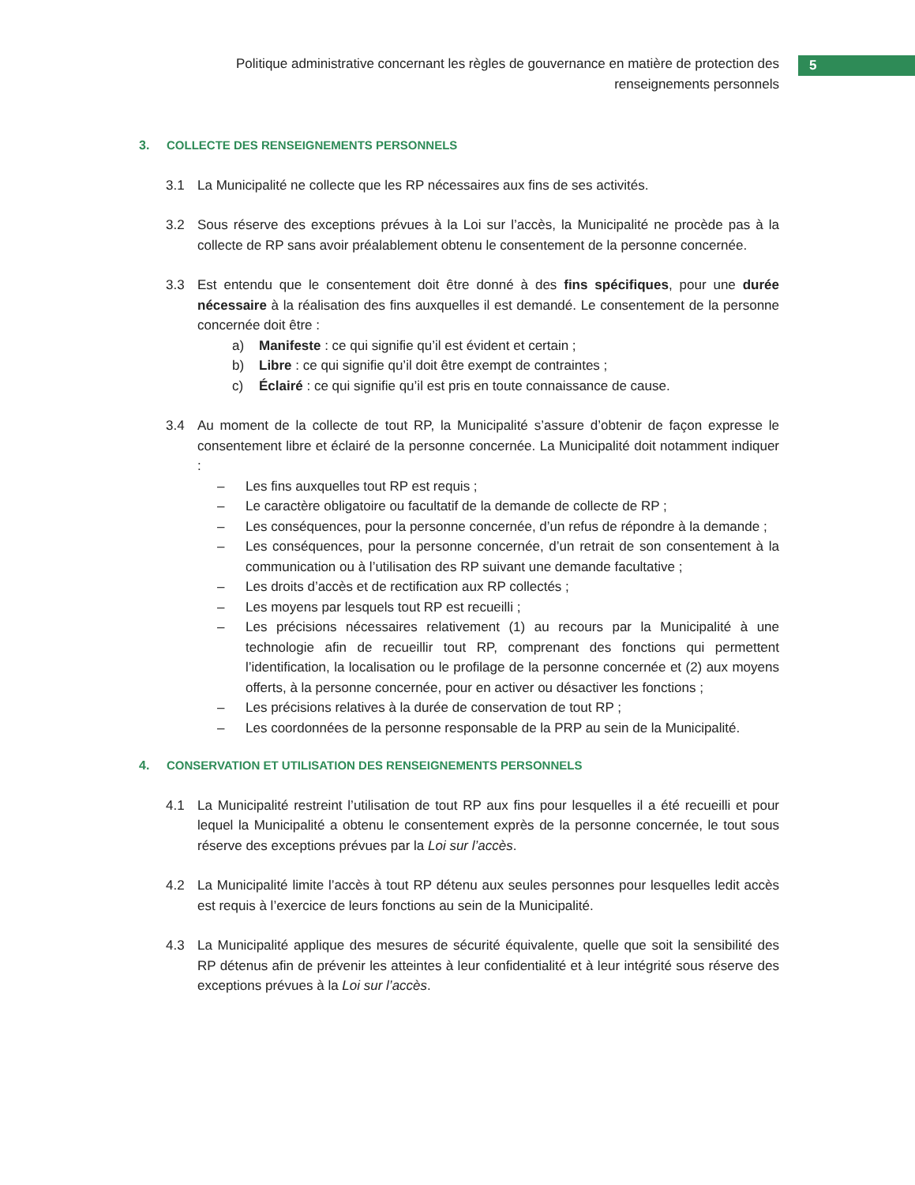Politique administrative concernant les règles de gouvernance en matière de protection des renseignements personnels
5
3. COLLECTE DES RENSEIGNEMENTS PERSONNELS
3.1 La Municipalité ne collecte que les RP nécessaires aux fins de ses activités.
3.2 Sous réserve des exceptions prévues à la Loi sur l’accès, la Municipalité ne procède pas à la collecte de RP sans avoir préalablement obtenu le consentement de la personne concernée.
3.3 Est entendu que le consentement doit être donné à des fins spécifiques, pour une durée nécessaire à la réalisation des fins auxquelles il est demandé. Le consentement de la personne concernée doit être :
a) Manifeste : ce qui signifie qu’il est évident et certain ;
b) Libre : ce qui signifie qu’il doit être exempt de contraintes ;
c) Éclairé : ce qui signifie qu’il est pris en toute connaissance de cause.
3.4 Au moment de la collecte de tout RP, la Municipalité s’assure d’obtenir de façon expresse le consentement libre et éclairé de la personne concernée. La Municipalité doit notamment indiquer :
– Les fins auxquelles tout RP est requis ;
– Le caractère obligatoire ou facultatif de la demande de collecte de RP ;
– Les conséquences, pour la personne concernée, d’un refus de répondre à la demande ;
– Les conséquences, pour la personne concernée, d’un retrait de son consentement à la communication ou à l’utilisation des RP suivant une demande facultative ;
– Les droits d’accès et de rectification aux RP collectés ;
– Les moyens par lesquels tout RP est recueilli ;
– Les précisions nécessaires relativement (1) au recours par la Municipalité à une technologie afin de recueillir tout RP, comprenant des fonctions qui permettent l’identification, la localisation ou le profilage de la personne concernée et (2) aux moyens offerts, à la personne concernée, pour en activer ou désactiver les fonctions ;
– Les précisions relatives à la durée de conservation de tout RP ;
– Les coordonnées de la personne responsable de la PRP au sein de la Municipalité.
4. CONSERVATION ET UTILISATION DES RENSEIGNEMENTS PERSONNELS
4.1 La Municipalité restreint l’utilisation de tout RP aux fins pour lesquelles il a été recueilli et pour lequel la Municipalité a obtenu le consentement exprès de la personne concernée, le tout sous réserve des exceptions prévues par la Loi sur l’accès.
4.2 La Municipalité limite l’accès à tout RP détenu aux seules personnes pour lesquelles ledit accès est requis à l’exercice de leurs fonctions au sein de la Municipalité.
4.3 La Municipalité applique des mesures de sécurité équivalente, quelle que soit la sensibilité des RP détenus afin de prévenir les atteintes à leur confidentialité et à leur intégrité sous réserve des exceptions prévues à la Loi sur l’accès.